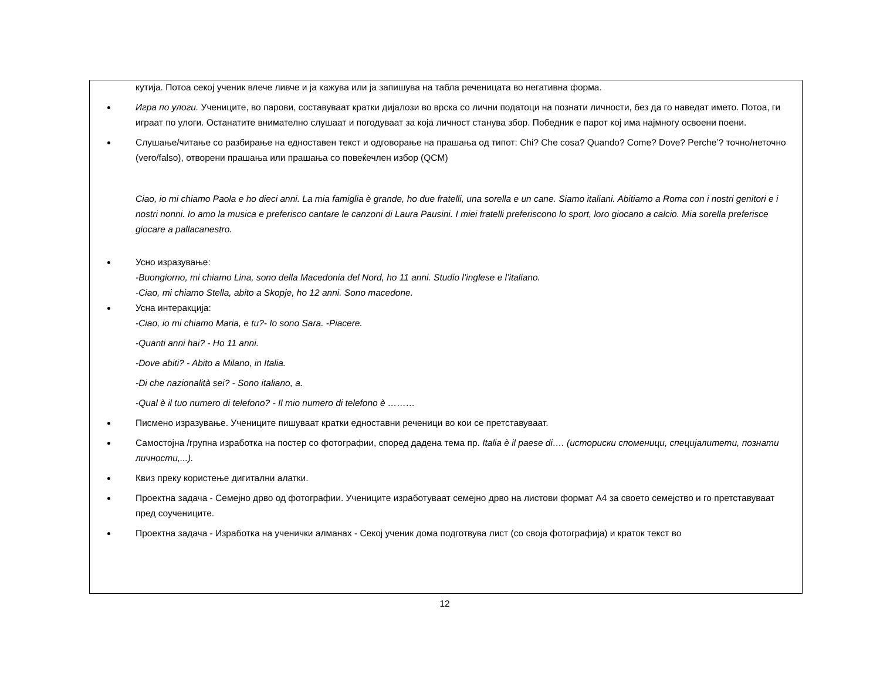кутија. Потоа секој ученик влече ливче и ја кажува или ја запишува на табла реченицата во негативна форма.
Игра по улоги. Учениците, во парови, составуваат кратки дијалози во врска со лични податоци на познати личности, без да го наведат името. Потоа, ги играат по улоги. Останатите внимателно слушаат и погодуваат за која личност станува збор. Победник е парот кој има најмногу освоени поени.
Слушање/читање со разбирање на едноставен текст и одговорање на прашања од типот: Chi? Che cosa? Quando? Come? Dove? Perche’? точно/неточно (vero/falso), отворени прашања или прашања со повеќечлен избор (QCM)
Ciao, io mi chiamo Paola e ho dieci anni. La mia famiglia è grande, ho due fratelli, una sorella e un cane. Siamo italiani. Abitiamo a Roma con i nostri genitori e i nostri nonni. Io amo la musica e preferisco cantare le canzoni di Laura Pausini. I miei fratelli preferiscono lo sport, loro giocano a calcio. Mia sorella preferisce giocare a pallacanestro.
Усно изразување:
-Buongiorno, mi chiamo Lina, sono della Macedonia del Nord, ho 11 anni. Studio l’inglese e l’italiano.
-Ciao, mi chiamo Stella, abito a Skopje, ho 12 anni. Sono macedone.
Усна интеракција:
-Ciao, io mi chiamo Maria, e tu?- Io sono Sara. -Piacere.
-Quanti anni hai? - Ho 11 anni.
-Dove abiti? - Abito a Milano, in Italia.
-Di che nazionalità sei? - Sono italiano, a.
-Qual è il tuo numero di telefono? - Il mio numero di telefono è ………
Писмено изразување. Учениците пишуваат кратки едноставни реченици во кои се претставуваат.
Самостојна /групна изработка на постер со фотографии, според дадена тема пр. Italia è il paese di…. (историски споменици, специјалитети, познати личности,...).
Квиз преку користење дигитални алатки.
Проектна задача - Семејно дрво од фотографии. Учениците изработуваат семејно дрво на листови формат А4 за своето семејство и го претставуваат пред соучениците.
Проектна задача - Изработка на ученички алманах - Секој ученик дома подготвува лист (со своја фотографија) и краток текст во
12